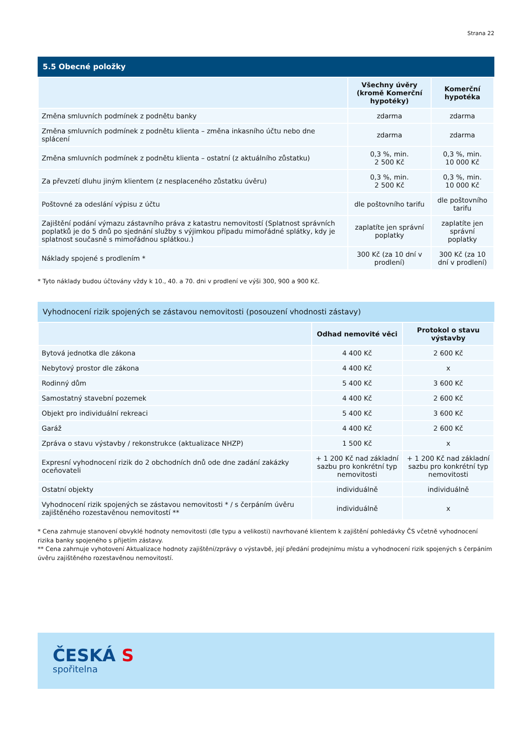Strana 22
5.5 Obecné položky
| | Všechny úvěry (kromě Komerční hypotéky) | Komerční hypotéka |
| --- | --- | --- |
| Změna smluvních podmínek z podnětu banky | zdarma | zdarma |
| Změna smluvních podmínek z podnětu klienta – změna inkasního účtu nebo dne splácení | zdarma | zdarma |
| Změna smluvních podmínek z podnětu klienta – ostatní (z aktuálního zůstatku) | 0,3 %, min. 2 500 Kč | 0,3 %, min. 10 000 Kč |
| Za převzetí dluhu jiným klientem (z nesplaceného zůstatku úvěru) | 0,3 %, min. 2 500 Kč | 0,3 %, min. 10 000 Kč |
| Poštovné za odeslání výpisu z účtu | dle poštovního tarifu | dle poštovního tarifu |
| Zajištění podání výmazu zástavního práva z katastru nemovitostí (Splatnost správních poplatků je do 5 dnů po sjednání služby s výjimkou případu mimořádné splátky, kdy je splatnost současně s mimořádnou splátkou.) | zaplatíte jen správní poplatky | zaplatíte jen správní poplatky |
| Náklady spojené s prodlením * | 300 Kč (za 10 dní v prodlení) | 300 Kč (za 10 dní v prodlení) |
* Tyto náklady budou účtovány vždy k 10., 40. a 70. dni v prodlení ve výši 300, 900 a 900 Kč.
Vyhodnocení rizik spojených se zástavou nemovitosti (posouzení vhodnosti zástavy)
| | Odhad nemovité věci | Protokol o stavu výstavby |
| --- | --- | --- |
| Bytová jednotka dle zákona | 4 400 Kč | 2 600 Kč |
| Nebytový prostor dle zákona | 4 400 Kč | x |
| Rodinný dům | 5 400 Kč | 3 600 Kč |
| Samostatný stavební pozemek | 4 400 Kč | 2 600 Kč |
| Objekt pro individuální rekreaci | 5 400 Kč | 3 600 Kč |
| Garáž | 4 400 Kč | 2 600 Kč |
| Zpráva o stavu výstavby / rekonstrukce (aktualizace NHZP) | 1 500 Kč | x |
| Expresní vyhodnocení rizik do 2 obchodních dnů ode dne zadání zakázky oceňovateli | + 1 200 Kč nad základní sazbu pro konkrétní typ nemovitosti | + 1 200 Kč nad základní sazbu pro konkrétní typ nemovitosti |
| Ostatní objekty | individuálně | individuálně |
| Vyhodnocení rizik spojených se zástavou nemovitosti * / s čerpáním úvěru zajištěného rozestavěnou nemovitostí ** | individuálně | x |
* Cena zahrnuje stanovení obvyklé hodnoty nemovitosti (dle typu a velikosti) navrhované klientem k zajištění pohledávky ČS včetně vyhodnocení rizika banky spojeného s přijetím zástavy.
** Cena zahrnuje vyhotovení Aktualizace hodnoty zajištění/zprávy o výstavbě, její předání prodejnímu místu a vyhodnocení rizik spojených s čerpáním úvěru zajištěného rozestavěnou nemovitostí.
ČESKÁ S
spořitelna